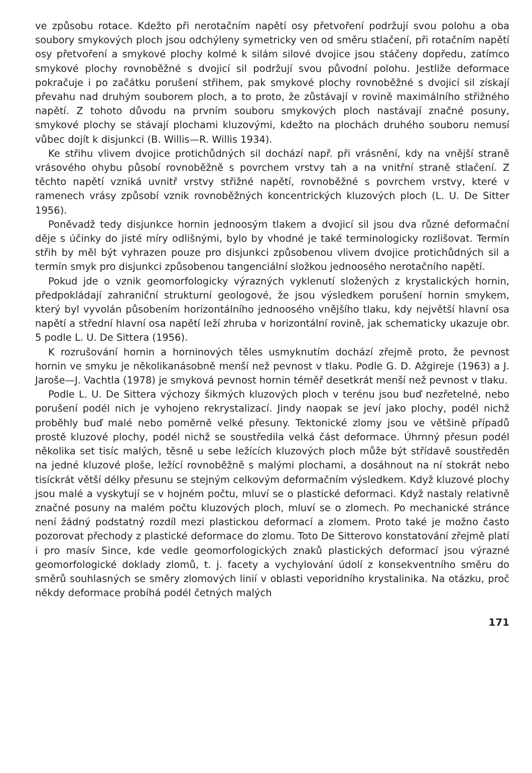ve způsobu rotace. Kdežto při nerotačním napětí osy přetvoření podržují svou polohu a oba soubory smykových ploch jsou odchýleny symetricky ven od směru stlačení, při rotačním napětí osy přetvoření a smykové plochy kolmé k silám silové dvojice jsou stáčeny dopředu, zatímco smykové plochy rovnoběžné s dvojicí sil podržují svou původní polohu. Jestliže deformace pokračuje i po začátku porušení střihem, pak smykové plochy rovnoběžné s dvojicí sil získají převahu nad druhým souborem ploch, a to proto, že zůstávají v rovině maximálního střižného napětí. Z tohoto důvodu na prvním souboru smykových ploch nastávají značné posuny, smykové plochy se stávají plochami kluzovými, kdežto na plochách druhého souboru nemusí vůbec dojít k disjunkci (B. Willis—R. Willis 1934).
Ke střihu vlivem dvojice protichůdných sil dochází např. při vrásnění, kdy na vnější straně vrásového ohybu působí rovnoběžně s povrchem vrstvy tah a na vnitřní straně stlačení. Z těchto napětí vzniká uvnitř vrstvy střižné napětí, rovnoběžné s povrchem vrstvy, které v ramenech vrásy způsobí vznik rovnoběžných koncentrických kluzových ploch (L. U. De Sitter 1956).
Poněvadž tedy disjunkce hornin jednoosým tlakem a dvojicí sil jsou dva různé deformační děje s účinky do jisté míry odlišnými, bylo by vhodné je také terminologicky rozlišovat. Termín střih by měl být vyhrazen pouze pro disjunkci způsobenou vlivem dvojice protichůdných sil a termín smyk pro disjunkci způsobenou tangenciální složkou jednoosého nerotačního napětí.
Pokud jde o vznik geomorfologicky výrazných vyklenutí složených z krystalických hornin, předpokládají zahraniční strukturní geologové, že jsou výsledkem porušení hornin smykem, který byl vyvolán působením horizontálního jednoosého vnějšího tlaku, kdy největší hlavní osa napětí a střední hlavní osa napětí leží zhruba v horizontální rovině, jak schematicky ukazuje obr. 5 podle L. U. De Sittera (1956).
K rozrušování hornin a horninových těles usmyknutím dochází zřejmě proto, že pevnost hornin ve smyku je několikanásobně menší než pevnost v tlaku. Podle G. D. Ažgireje (1963) a J. Jaroše—J. Vachtla (1978) je smyková pevnost hornin téměř desetkrát menší než pevnost v tlaku.
Podle L. U. De Sittera výchozy šikmých kluzových ploch v terénu jsou buď nezřetelné, nebo porušení podél nich je vyhojeno rekrystalizací. Jindy naopak se jeví jako plochy, podél nichž proběhly buď malé nebo poměrně velké přesuny. Tektonické zlomy jsou ve většině případů prostě kluzové plochy, podél nichž se soustředila velká část deformace. Úhrnný přesun podél několika set tisíc malých, těsně u sebe ležících kluzových ploch může být střídavě soustředěn na jedné kluzové ploše, ležící rovnoběžně s malými plochami, a dosáhnout na ní stokrát nebo tisíckrát větší délky přesunu se stejným celkovým deformačním výsledkem. Když kluzové plochy jsou malé a vyskytují se v hojném počtu, mluví se o plastické deformaci. Když nastaly relativně značné posuny na malém počtu kluzových ploch, mluví se o zlomech. Po mechanické stránce není žádný podstatný rozdíl mezi plastickou deformací a zlomem. Proto také je možno často pozorovat přechody z plastické deformace do zlomu. Toto De Sitterovo konstatování zřejmě platí i pro masív Since, kde vedle geomorfologických znaků plastických deformací jsou výrazné geomorfologické doklady zlomů, t. j. facety a vychylování údolí z konsekventního směru do směrů souhlasných se směry zlomových linií v oblasti veporidního krystalinika. Na otázku, proč někdy deformace probíhá podél četných malých
171